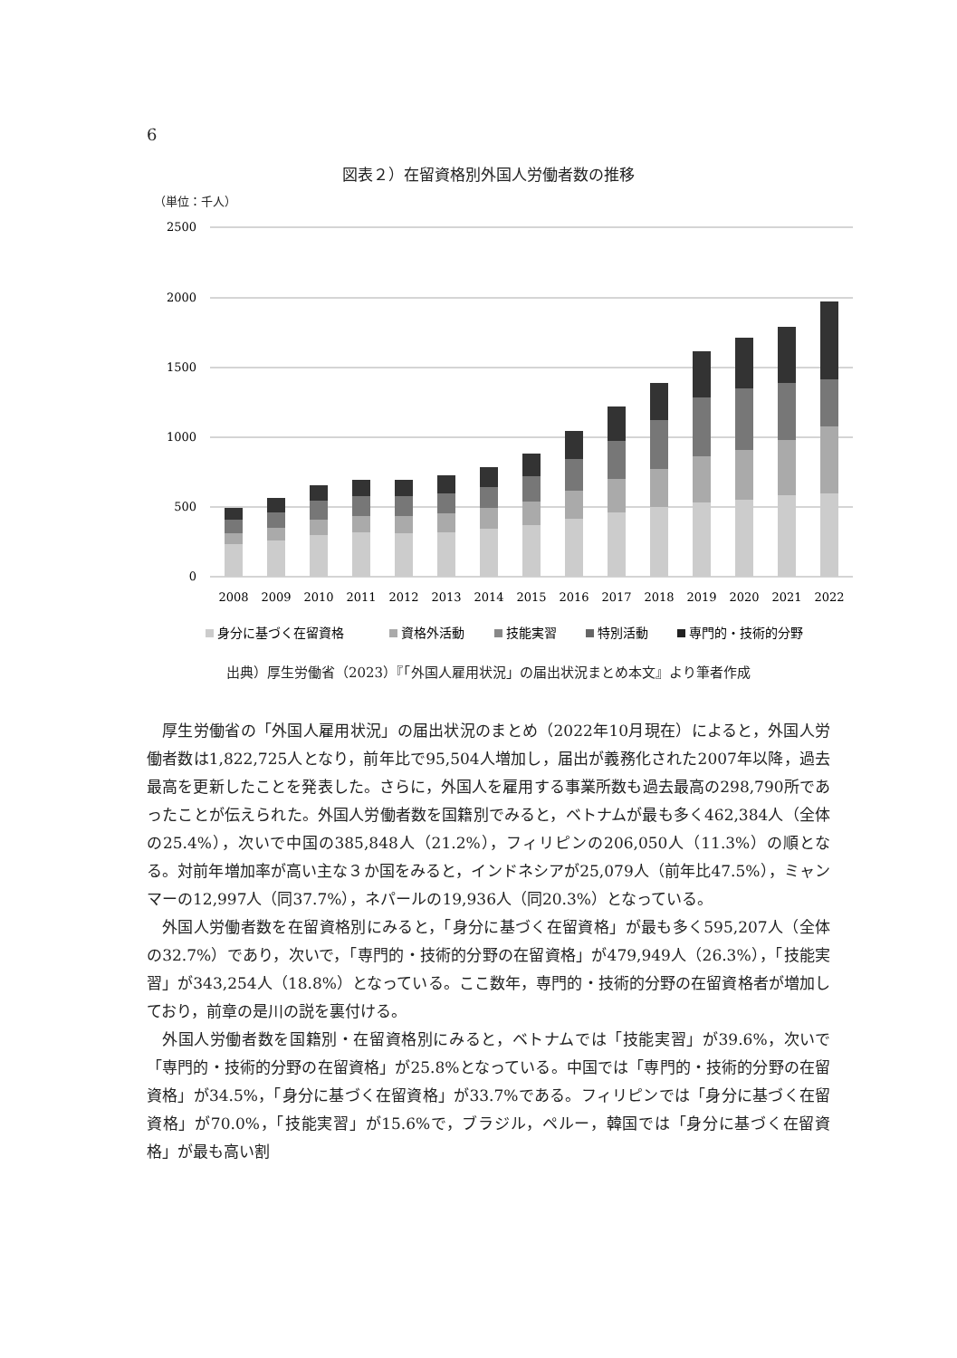6
図表２）在留資格別外国人労働者数の推移
（単位：千人）
2500
2000
1500
1000
500
0
2008
2009
2010
2011
2012
2013
2014
2015
2016
2017
2018
2019
2020
2021
2022
身分に基づく在留資格
資格外活動
技能実習
特別活動
専門的・技術的分野
出典）厚生労働省（2023）『「外国人雇用状況」の届出状況まとめ本文』より筆者作成
厚生労働省の「外国人雇用状況」の届出状況のまとめ（2022年10月現在）によると，外国人労働者数は1,822,725人となり，前年比で95,504人増加し，届出が義務化された2007年以降，過去最高を更新したことを発表した。さらに，外国人を雇用する事業所数も過去最高の298,790所であったことが伝えられた。外国人労働者数を国籍別でみると，ベトナムが最も多く462,384人（全体の25.4%），次いで中国の385,848人（21.2%），フィリピンの206,050人（11.3%）の順となる。対前年増加率が高い主な３か国をみると，インドネシアが25,079人（前年比47.5%），ミャンマーの12,997人（同37.7%），ネパールの19,936人（同20.3%）となっている。
外国人労働者数を在留資格別にみると，「身分に基づく在留資格」が最も多く595,207人（全体の32.7%）であり，次いで，「専門的・技術的分野の在留資格」が479,949人（26.3%），「技能実習」が343,254人（18.8%）となっている。ここ数年，専門的・技術的分野の在留資格者が増加しており，前章の是川の説を裏付ける。
外国人労働者数を国籍別・在留資格別にみると，ベトナムでは「技能実習」が39.6%，次いで「専門的・技術的分野の在留資格」が25.8%となっている。中国では「専門的・技術的分野の在留資格」が34.5%，「身分に基づく在留資格」が33.7%である。フィリピンでは「身分に基づく在留資格」が70.0%，「技能実習」が15.6%で，ブラジル，ペルー，韓国では「身分に基づく在留資格」が最も高い割